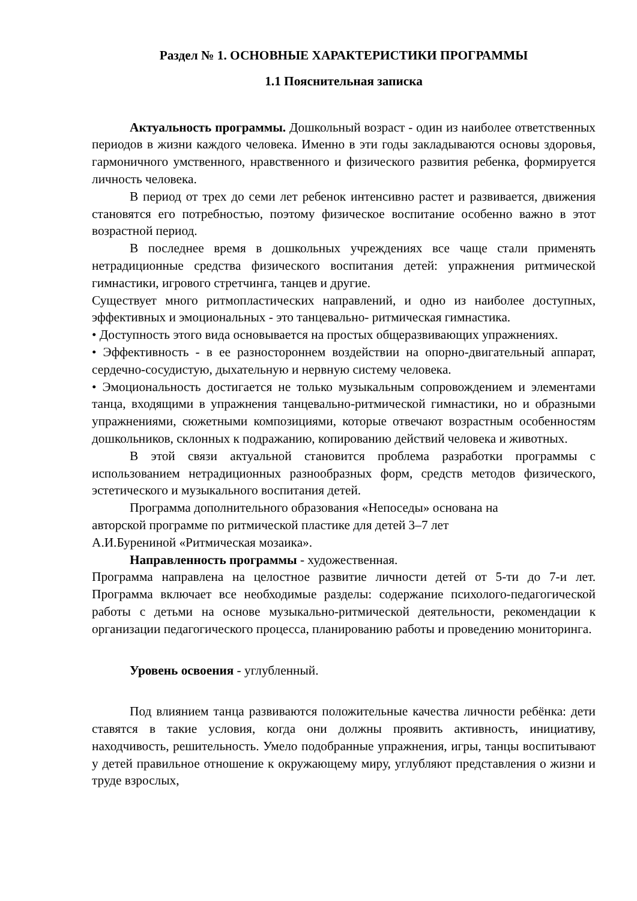Раздел № 1. ОСНОВНЫЕ ХАРАКТЕРИСТИКИ ПРОГРАММЫ
1.1 Пояснительная записка
Актуальность программы. Дошкольный возраст - один из наиболее ответственных периодов в жизни каждого человека. Именно в эти годы закладываются основы здоровья, гармоничного умственного, нравственного и физического развития ребенка, формируется личность человека.
В период от трех до семи лет ребенок интенсивно растет и развивается, движения становятся его потребностью, поэтому физическое воспитание особенно важно в этот возрастной период.
В последнее время в дошкольных учреждениях все чаще стали применять нетрадиционные средства физического воспитания детей: упражнения ритмической гимнастики, игрового стретчинга, танцев и другие.
Существует много ритмопластических направлений, и одно из наиболее доступных, эффективных и эмоциональных - это танцевально- ритмическая гимнастика.
• Доступность этого вида основывается на простых общеразвивающих упражнениях.
• Эффективность - в ее разностороннем воздействии на опорно-двигательный аппарат, сердечно-сосудистую, дыхательную и нервную систему человека.
• Эмоциональность достигается не только музыкальным сопровождением и элементами танца, входящими в упражнения танцевально-ритмической гимнастики, но и образными упражнениями, сюжетными композициями, которые отвечают возрастным особенностям дошкольников, склонных к подражанию, копированию действий человека и животных.
В этой связи актуальной становится проблема разработки программы с использованием нетрадиционных разнообразных форм, средств методов физического, эстетического и музыкального воспитания детей.
Программа дополнительного образования «Непоседы» основана на
авторской программе по ритмической пластике для детей 3–7 лет
А.И.Бурениной «Ритмическая мозаика».
Направленность программы - художественная.
Программа направлена на целостное развитие личности детей от 5-ти до 7-и лет. Программа включает все необходимые разделы: содержание психолого-педагогической работы с детьми на основе музыкально-ритмической деятельности, рекомендации к организации педагогического процесса, планированию работы и проведению мониторинга.
Уровень освоения - углубленный.
Под влиянием танца развиваются положительные качества личности ребёнка: дети ставятся в такие условия, когда они должны проявить активность, инициативу, находчивость, решительность. Умело подобранные упражнения, игры, танцы воспитывают у детей правильное отношение к окружающему миру, углубляют представления о жизни и труде взрослых,